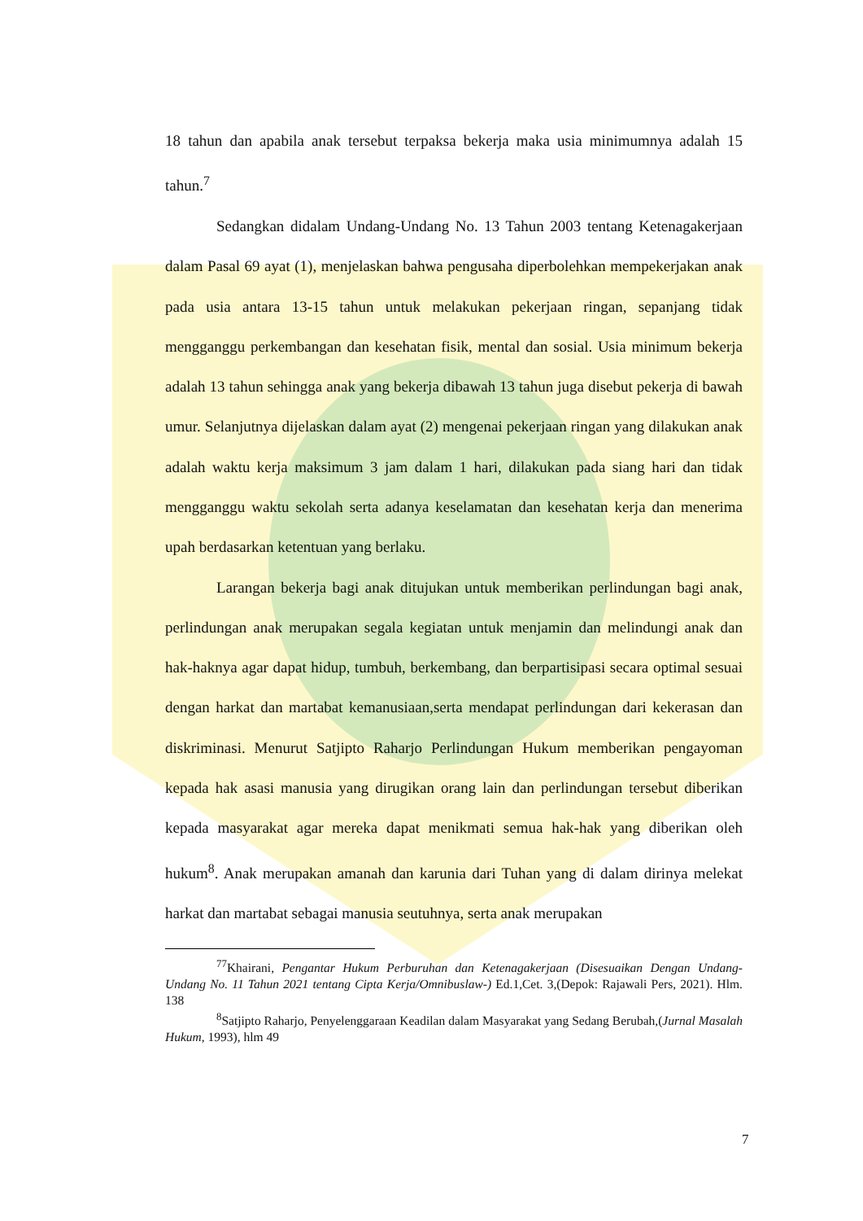18 tahun dan apabila anak tersebut terpaksa bekerja maka usia minimumnya adalah 15 tahun.<sup>7</sup>
Sedangkan didalam Undang-Undang No. 13 Tahun 2003 tentang Ketenagakerjaan dalam Pasal 69 ayat (1), menjelaskan bahwa pengusaha diperbolehkan mempekerjakan anak pada usia antara 13-15 tahun untuk melakukan pekerjaan ringan, sepanjang tidak mengganggu perkembangan dan kesehatan fisik, mental dan sosial. Usia minimum bekerja adalah 13 tahun sehingga anak yang bekerja dibawah 13 tahun juga disebut pekerja di bawah umur. Selanjutnya dijelaskan dalam ayat (2) mengenai pekerjaan ringan yang dilakukan anak adalah waktu kerja maksimum 3 jam dalam 1 hari, dilakukan pada siang hari dan tidak mengganggu waktu sekolah serta adanya keselamatan dan kesehatan kerja dan menerima upah berdasarkan ketentuan yang berlaku.
Larangan bekerja bagi anak ditujukan untuk memberikan perlindungan bagi anak, perlindungan anak merupakan segala kegiatan untuk menjamin dan melindungi anak dan hak-haknya agar dapat hidup, tumbuh, berkembang, dan berpartisipasi secara optimal sesuai dengan harkat dan martabat kemanusiaan,serta mendapat perlindungan dari kekerasan dan diskriminasi. Menurut Satjipto Raharjo Perlindungan Hukum memberikan pengayoman kepada hak asasi manusia yang dirugikan orang lain dan perlindungan tersebut diberikan kepada masyarakat agar mereka dapat menikmati semua hak-hak yang diberikan oleh hukum<sup>8</sup>. Anak merupakan amanah dan karunia dari Tuhan yang di dalam dirinya melekat harkat dan martabat sebagai manusia seutuhnya, serta anak merupakan
<sup>77</sup> Khairani, Pengantar Hukum Perburuhan dan Ketenagakerjaan (Disesuaikan Dengan Undang-Undang No. 11 Tahun 2021 tentang Cipta Kerja/Omnibuslaw-) Ed.1,Cet. 3,(Depok: Rajawali Pers, 2021). Hlm. 138
<sup>8</sup> Satjipto Raharjo, Penyelenggaraan Keadilan dalam Masyarakat yang Sedang Berubah,(Jurnal Masalah Hukum, 1993), hlm 49
7